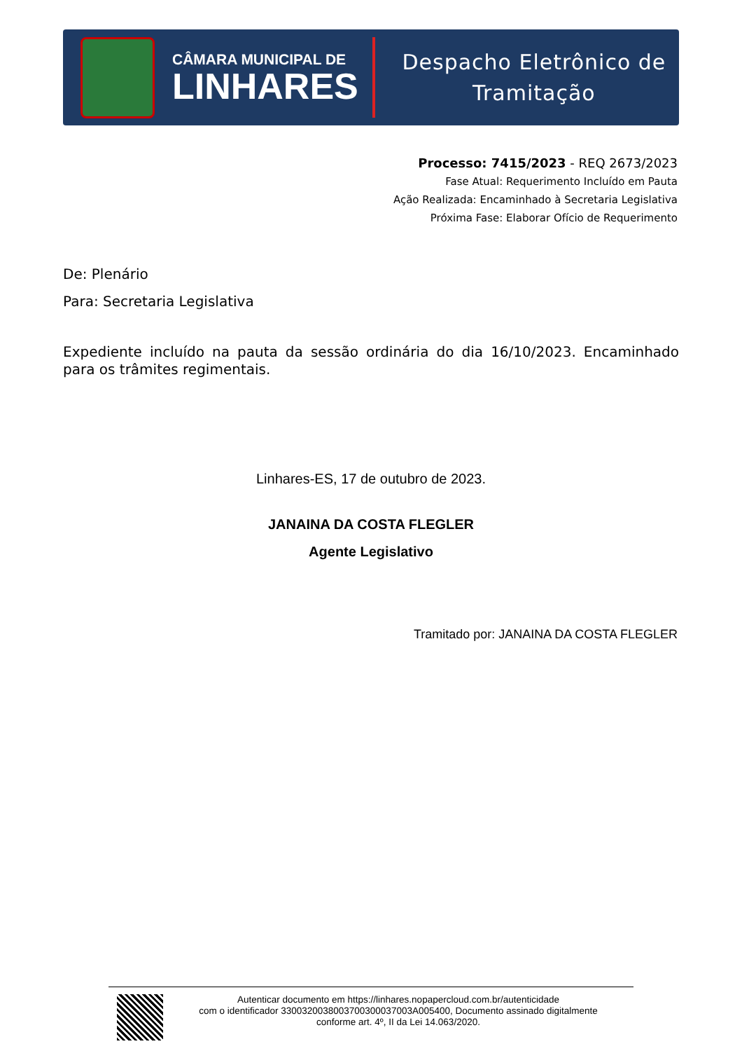CÂMARA MUNICIPAL DE
LINHARES
Despacho Eletrônico de
Tramitação
Processo: 7415/2023 - REQ 2673/2023
Fase Atual: Requerimento Incluído em Pauta
Ação Realizada: Encaminhado à Secretaria Legislativa
Próxima Fase: Elaborar Ofício de Requerimento
De: Plenário
Para: Secretaria Legislativa
Expediente incluído na pauta da sessão ordinária do dia 16/10/2023. Encaminhado para os trâmites regimentais.
Linhares-ES, 17 de outubro de 2023.
JANAINA DA COSTA FLEGLER
Agente Legislativo
Tramitado por: JANAINA DA COSTA FLEGLER
Autenticar documento em https://linhares.nopapercloud.com.br/autenticidade
com o identificador 3300320038003700300037003A005400, Documento assinado digitalmente
conforme art. 4º, II da Lei 14.063/2020.